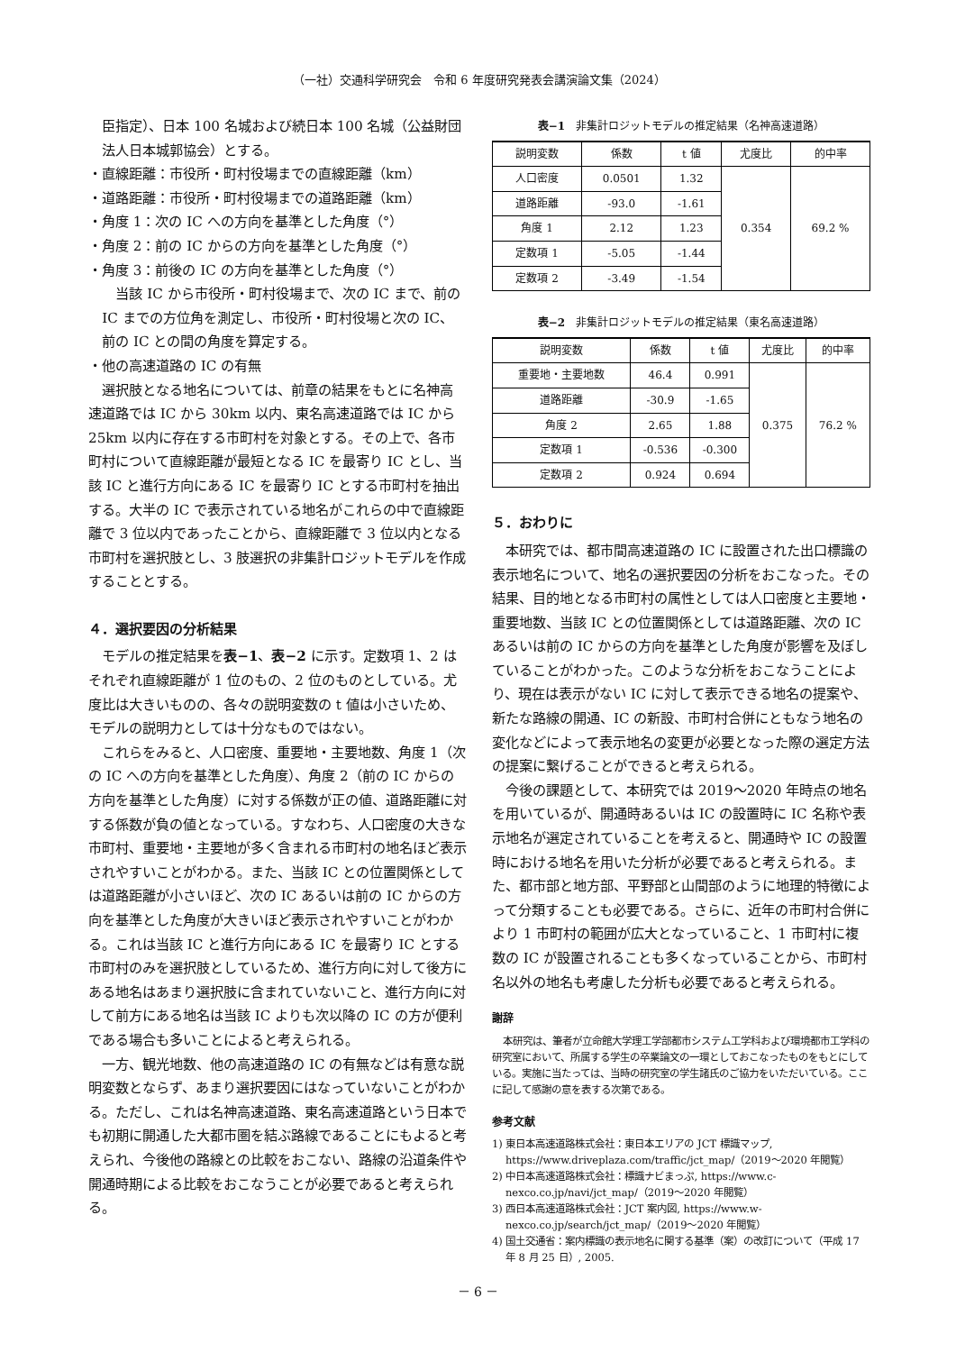（一社）交通科学研究会　令和 6 年度研究発表会講演論文集（2024）
臣指定）、日本 100 名城および続日本 100 名城（公益財団法人日本城郭協会）とする。
・直線距離：市役所・町村役場までの直線距離（km）
・道路距離：市役所・町村役場までの道路距離（km）
・角度 1：次の IC への方向を基準とした角度（°）
・角度 2：前の IC からの方向を基準とした角度（°）
・角度 3：前後の IC の方向を基準とした角度（°）
当該 IC から市役所・町村役場まで、次の IC まで、前の IC までの方位角を測定し、市役所・町村役場と次の IC、前の IC との間の角度を算定する。
・他の高速道路の IC の有無
選択肢となる地名については、前章の結果をもとに名神高速道路では IC から 30km 以内、東名高速道路では IC から 25km 以内に存在する市町村を対象とする。その上で、各市町村について直線距離が最短となる IC を最寄り IC とし、当該 IC と進行方向にある IC を最寄り IC とする市町村を抽出する。大半の IC で表示されている地名がこれらの中で直線距離で 3 位以内であったことから、直線距離で 3 位以内となる市町村を選択肢とし、3 肢選択の非集計ロジットモデルを作成することとする。
４．選択要因の分析結果
モデルの推定結果を表−1、表−2 に示す。定数項 1、2 はそれぞれ直線距離が 1 位のもの、2 位のものとしている。尤度比は大きいものの、各々の説明変数の t 値は小さいため、モデルの説明力としては十分なものではない。
これらをみると、人口密度、重要地・主要地数、角度 1（次の IC への方向を基準とした角度）、角度 2（前の IC からの方向を基準とした角度）に対する係数が正の値、道路距離に対する係数が負の値となっている。すなわち、人口密度の大きな市町村、重要地・主要地が多く含まれる市町村の地名ほど表示されやすいことがわかる。また、当該 IC との位置関係としては道路距離が小さいほど、次の IC あるいは前の IC からの方向を基準とした角度が大きいほど表示されやすいことがわかる。これは当該 IC と進行方向にある IC を最寄り IC とする市町村のみを選択肢としているため、進行方向に対して後方にある地名はあまり選択肢に含まれていないこと、進行方向に対して前方にある地名は当該 IC よりも次以降の IC の方が便利である場合も多いことによると考えられる。
一方、観光地数、他の高速道路の IC の有無などは有意な説明変数とならず、あまり選択要因にはなっていないことがわかる。ただし、これは名神高速道路、東名高速道路という日本でも初期に開通した大都市圏を結ぶ路線であることにもよると考えられ、今後他の路線との比較をおこない、路線の沿道条件や開通時期による比較をおこなうことが必要であると考えられる。
表−1　非集計ロジットモデルの推定結果（名神高速道路）
| 説明変数 | 係数 | t 値 | 尤度比 | 的中率 |
| --- | --- | --- | --- | --- |
| 人口密度 | 0.0501 | 1.32 | 0.354 | 69.2 % |
| 道路距離 | -93.0 | -1.61 | | |
| 角度 1 | 2.12 | 1.23 | | |
| 定数項 1 | -5.05 | -1.44 | | |
| 定数項 2 | -3.49 | -1.54 | | |
表−2　非集計ロジットモデルの推定結果（東名高速道路）
| 説明変数 | 係数 | t 値 | 尤度比 | 的中率 |
| --- | --- | --- | --- | --- |
| 重要地・主要地数 | 46.4 | 0.991 | 0.375 | 76.2 % |
| 道路距離 | -30.9 | -1.65 | | |
| 角度 2 | 2.65 | 1.88 | | |
| 定数項 1 | -0.536 | -0.300 | | |
| 定数項 2 | 0.924 | 0.694 | | |
５．おわりに
本研究では、都市間高速道路の IC に設置された出口標識の表示地名について、地名の選択要因の分析をおこなった。その結果、目的地となる市町村の属性としては人口密度と主要地・重要地数、当該 IC との位置関係としては道路距離、次の IC あるいは前の IC からの方向を基準とした角度が影響を及ぼしていることがわかった。このような分析をおこなうことにより、現在は表示がない IC に対して表示できる地名の提案や、新たな路線の開通、IC の新設、市町村合併にともなう地名の変化などによって表示地名の変更が必要となった際の選定方法の提案に繋げることができると考えられる。
今後の課題として、本研究では 2019〜2020 年時点の地名を用いているが、開通時あるいは IC の設置時に IC 名称や表示地名が選定されていることを考えると、開通時や IC の設置時における地名を用いた分析が必要であると考えられる。また、都市部と地方部、平野部と山間部のように地理的特徴によって分類することも必要である。さらに、近年の市町村合併により 1 市町村の範囲が広大となっていること、1 市町村に複数の IC が設置されることも多くなっていることから、市町村名以外の地名も考慮した分析も必要であると考えられる。
謝辞
本研究は、筆者が立命館大学理工学部都市システム工学科および環境都市工学科の研究室において、所属する学生の卒業論文の一環としておこなったものをもとにしている。実施に当たっては、当時の研究室の学生諸氏のご協力をいただいている。ここに記して感謝の意を表する次第である。
参考文献
1) 東日本高速道路株式会社：東日本エリアの JCT 標識マップ, https://www.driveplaza.com/traffic/jct_map/（2019〜2020 年閲覧）
2) 中日本高速道路株式会社：標識ナビまっぷ, https://www.c-nexco.co.jp/navi/jct_map/（2019〜2020 年閲覧）
3) 西日本高速道路株式会社：JCT 案内図, https://www.w-nexco.co.jp/search/jct_map/（2019〜2020 年閲覧）
4) 国土交通省：案内標識の表示地名に関する基準（案）の改訂について（平成 17 年 8 月 25 日）, 2005.
－ 6 －